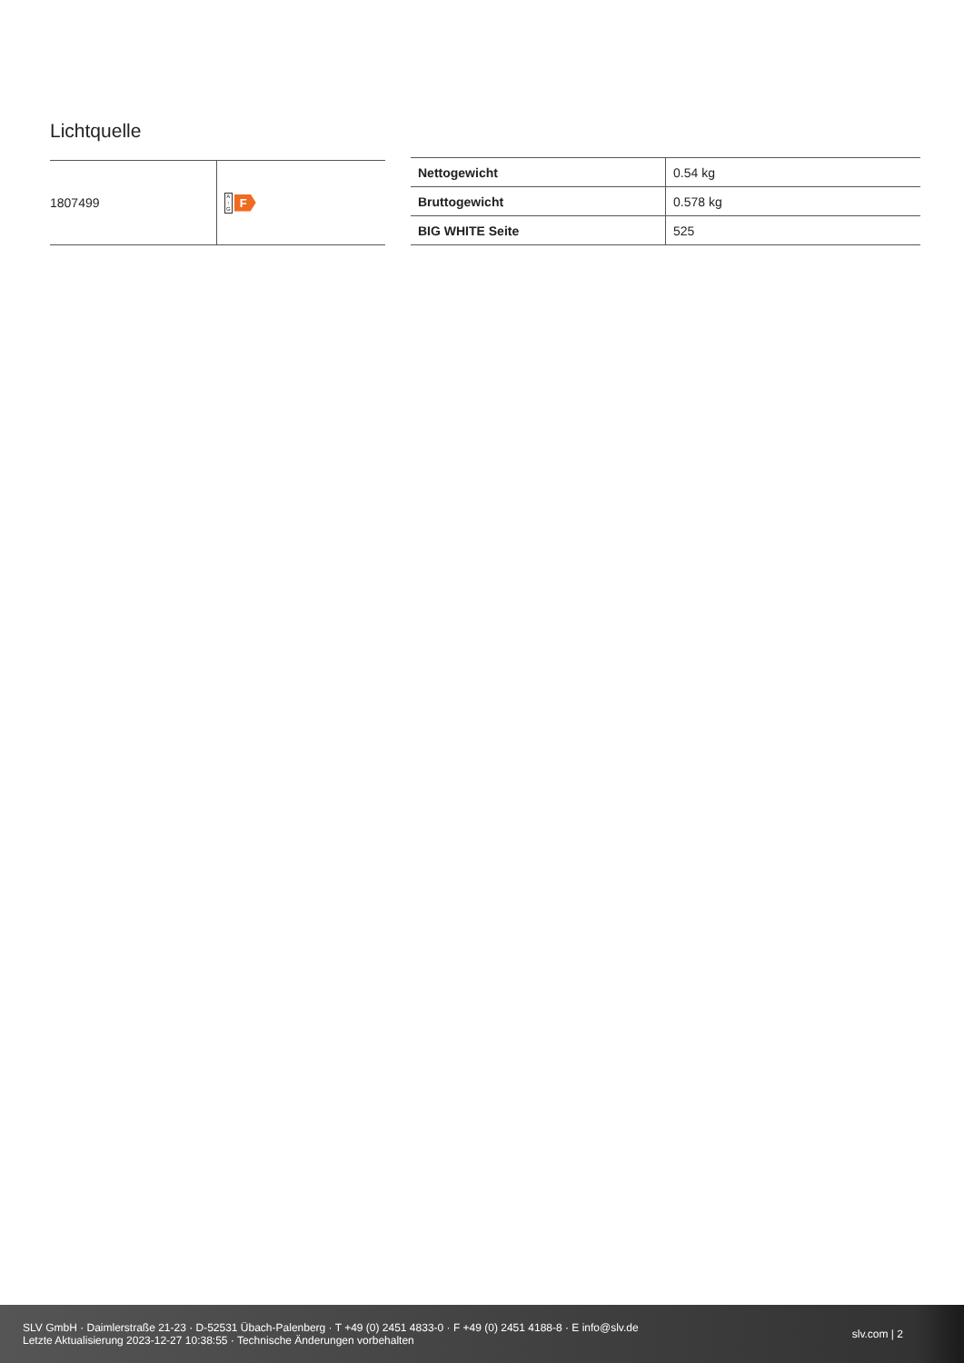Lichtquelle
| 1807499 | A ↑ G F |
| Nettogewicht | 0.54 kg |
| Bruttogewicht | 0.578 kg |
| BIG WHITE Seite | 525 |
SLV GmbH · Daimlerstraße 21-23 · D-52531 Übach-Palenberg · T +49 (0) 2451 4833-0 · F +49 (0) 2451 4188-8 · E info@slv.de
Letzte Aktualisierung 2023-12-27 10:38:55 · Technische Änderungen vorbehalten
slv.com | 2